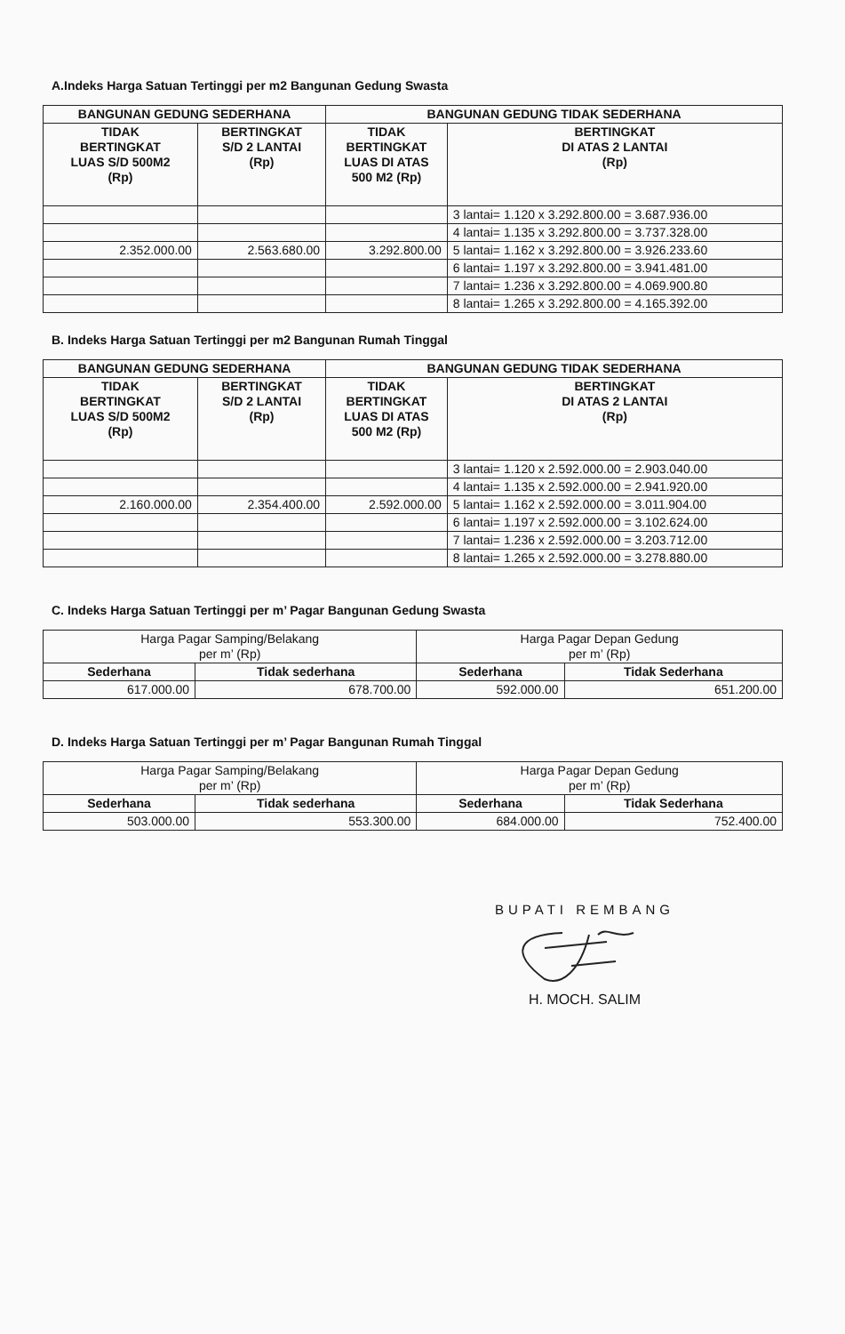A.Indeks Harga Satuan Tertinggi per m2 Bangunan Gedung Swasta
| BANGUNAN GEDUNG SEDERHANA | | BANGUNAN GEDUNG TIDAK SEDERHANA | |
| --- | --- | --- | --- |
| TIDAK BERTINGKAT LUAS S/D 500M2 (Rp) | BERTINGKAT S/D 2 LANTAI (Rp) | TIDAK BERTINGKAT LUAS DI ATAS 500 M2 (Rp) | BERTINGKAT DI ATAS 2 LANTAI (Rp) |
| | | | 3 lantai= 1.120 x 3.292.800.00 = 3.687.936.00 |
| | | | 4 lantai= 1.135 x 3.292.800.00 = 3.737.328.00 |
| 2.352.000.00 | 2.563.680.00 | 3.292.800.00 | 5 lantai= 1.162 x 3.292.800.00 = 3.926.233.60 |
| | | | 6 lantai= 1.197 x 3.292.800.00 = 3.941.481.00 |
| | | | 7 lantai= 1.236 x 3.292.800.00 = 4.069.900.80 |
| | | | 8 lantai= 1.265 x 3.292.800.00 = 4.165.392.00 |
B. Indeks Harga Satuan Tertinggi per m2 Bangunan Rumah Tinggal
| BANGUNAN GEDUNG SEDERHANA | | BANGUNAN GEDUNG TIDAK SEDERHANA | |
| --- | --- | --- | --- |
| TIDAK BERTINGKAT LUAS S/D 500M2 (Rp) | BERTINGKAT S/D 2 LANTAI (Rp) | TIDAK BERTINGKAT LUAS DI ATAS 500 M2 (Rp) | BERTINGKAT DI ATAS 2 LANTAI (Rp) |
| | | | 3 lantai= 1.120 x 2.592.000.00 = 2.903.040.00 |
| | | | 4 lantai= 1.135 x 2.592.000.00 = 2.941.920.00 |
| 2.160.000.00 | 2.354.400.00 | 2.592.000.00 | 5 lantai= 1.162 x 2.592.000.00 = 3.011.904.00 |
| | | | 6 lantai= 1.197 x 2.592.000.00 = 3.102.624.00 |
| | | | 7 lantai= 1.236 x 2.592.000.00 = 3.203.712.00 |
| | | | 8 lantai= 1.265 x 2.592.000.00 = 3.278.880.00 |
C. Indeks Harga Satuan Tertinggi per m’ Pagar Bangunan Gedung Swasta
| Harga Pagar Samping/Belakang per m’ (Rp) | | Harga Pagar Depan Gedung per m’ (Rp) | |
| Sederhana | Tidak sederhana | Sederhana | Tidak Sederhana |
| 617.000.00 | 678.700.00 | 592.000.00 | 651.200.00 |
D. Indeks Harga Satuan Tertinggi per m’ Pagar Bangunan Rumah Tinggal
| Harga Pagar Samping/Belakang per m’ (Rp) | | Harga Pagar Depan Gedung per m’ (Rp) | |
| Sederhana | Tidak sederhana | Sederhana | Tidak Sederhana |
| 503.000.00 | 553.300.00 | 684.000.00 | 752.400.00 |
BUPATI REMBANG
H. MOCH. SALIM